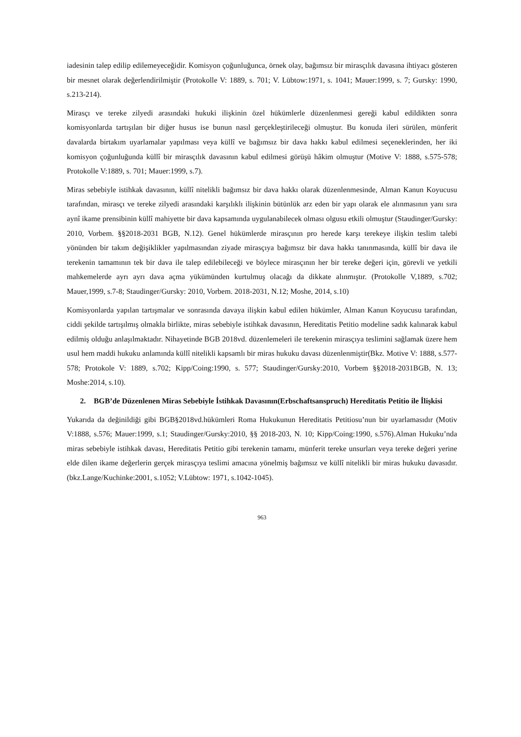iadesinin talep edilip edilemeyeceğidir. Komisyon çoğunluğunca, örnek olay, bağımsız bir mirasçılık davasına ihtiyacı gösteren bir mesnet olarak değerlendirilmiştir (Protokolle V: 1889, s. 701; V. Lübtow:1971, s. 1041; Mauer:1999, s. 7; Gursky: 1990, s.213-214).
Mirasçı ve tereke zilyedi arasındaki hukuki ilişkinin özel hükümlerle düzenlenmesi gereği kabul edildikten sonra komisyonlarda tartışılan bir diğer husus ise bunun nasıl gerçekleştirileceği olmuştur. Bu konuda ileri sürülen, münferit davalarda birtakım uyarlamalar yapılması veya küllî ve bağımsız bir dava hakkı kabul edilmesi seçeneklerinden, her iki komisyon çoğunluğunda küllî bir mirasçılık davasının kabul edilmesi görüşü hâkim olmuştur (Motive V: 1888, s.575-578; Protokolle V:1889, s. 701; Mauer:1999, s.7).
Miras sebebiyle istihkak davasının, küllî nitelikli bağımsız bir dava hakkı olarak düzenlenmesinde, Alman Kanun Koyucusu tarafından, mirasçı ve tereke zilyedi arasındaki karşılıklı ilişkinin bütünlük arz eden bir yapı olarak ele alınmasının yanı sıra aynî ikame prensibinin küllî mahiyette bir dava kapsamında uygulanabilecek olması olgusu etkili olmuştur (Staudinger/Gursky: 2010, Vorbem. §§2018-2031 BGB, N.12). Genel hükümlerde mirasçının pro herede karşı terekeye ilişkin teslim talebi yönünden bir takım değişiklikler yapılmasından ziyade mirasçıya bağımsız bir dava hakkı tanınmasında, küllî bir dava ile terekenin tamamının tek bir dava ile talep edilebileceği ve böylece mirasçının her bir tereke değeri için, görevli ve yetkili mahkemelerde ayrı ayrı dava açma yükümünden kurtulmuş olacağı da dikkate alınmıştır. (Protokolle V,1889, s.702; Mauer,1999, s.7-8; Staudinger/Gursky: 2010, Vorbem. 2018-2031, N.12; Moshe, 2014, s.10)
Komisyonlarda yapılan tartışmalar ve sonrasında davaya ilişkin kabul edilen hükümler, Alman Kanun Koyucusu tarafından, ciddi şekilde tartışılmış olmakla birlikte, miras sebebiyle istihkak davasının, Hereditatis Petitio modeline sadık kalınarak kabul edilmiş olduğu anlaşılmaktadır. Nihayetinde BGB 2018vd. düzenlemeleri ile terekenin mirasçıya teslimini sağlamak üzere hem usul hem maddi hukuku anlamında küllî nitelikli kapsamlı bir miras hukuku davası düzenlenmiştir(Bkz. Motive V: 1888, s.577-578; Protokole V: 1889, s.702; Kipp/Coing:1990, s. 577; Staudinger/Gursky:2010, Vorbem §§2018-2031BGB, N. 13; Moshe:2014, s.10).
2. BGB’de Düzenlenen Miras Sebebiyle İstihkak Davasının(Erbschaftsanspruch) Hereditatis Petitio ile İlişkisi
Yukarıda da değinildiği gibi BGB§2018vd.hükümleri Roma Hukukunun Hereditatis Petitiosu’nun bir uyarlamasıdır (Motiv V:1888, s.576; Mauer:1999, s.1; Staudinger/Gursky:2010, §§ 2018-203, N. 10; Kipp/Coing:1990, s.576).Alman Hukuku’nda miras sebebiyle istihkak davası, Hereditatis Petitio gibi terekenin tamamı, münferit tereke unsurları veya tereke değeri yerine elde dilen ikame değerlerin gerçek mirasçıya teslimi amacına yönelmiş bağımsız ve küllî nitelikli bir miras hukuku davasıdır. (bkz.Lange/Kuchinke:2001, s.1052; V.Lübtow: 1971, s.1042-1045).
963